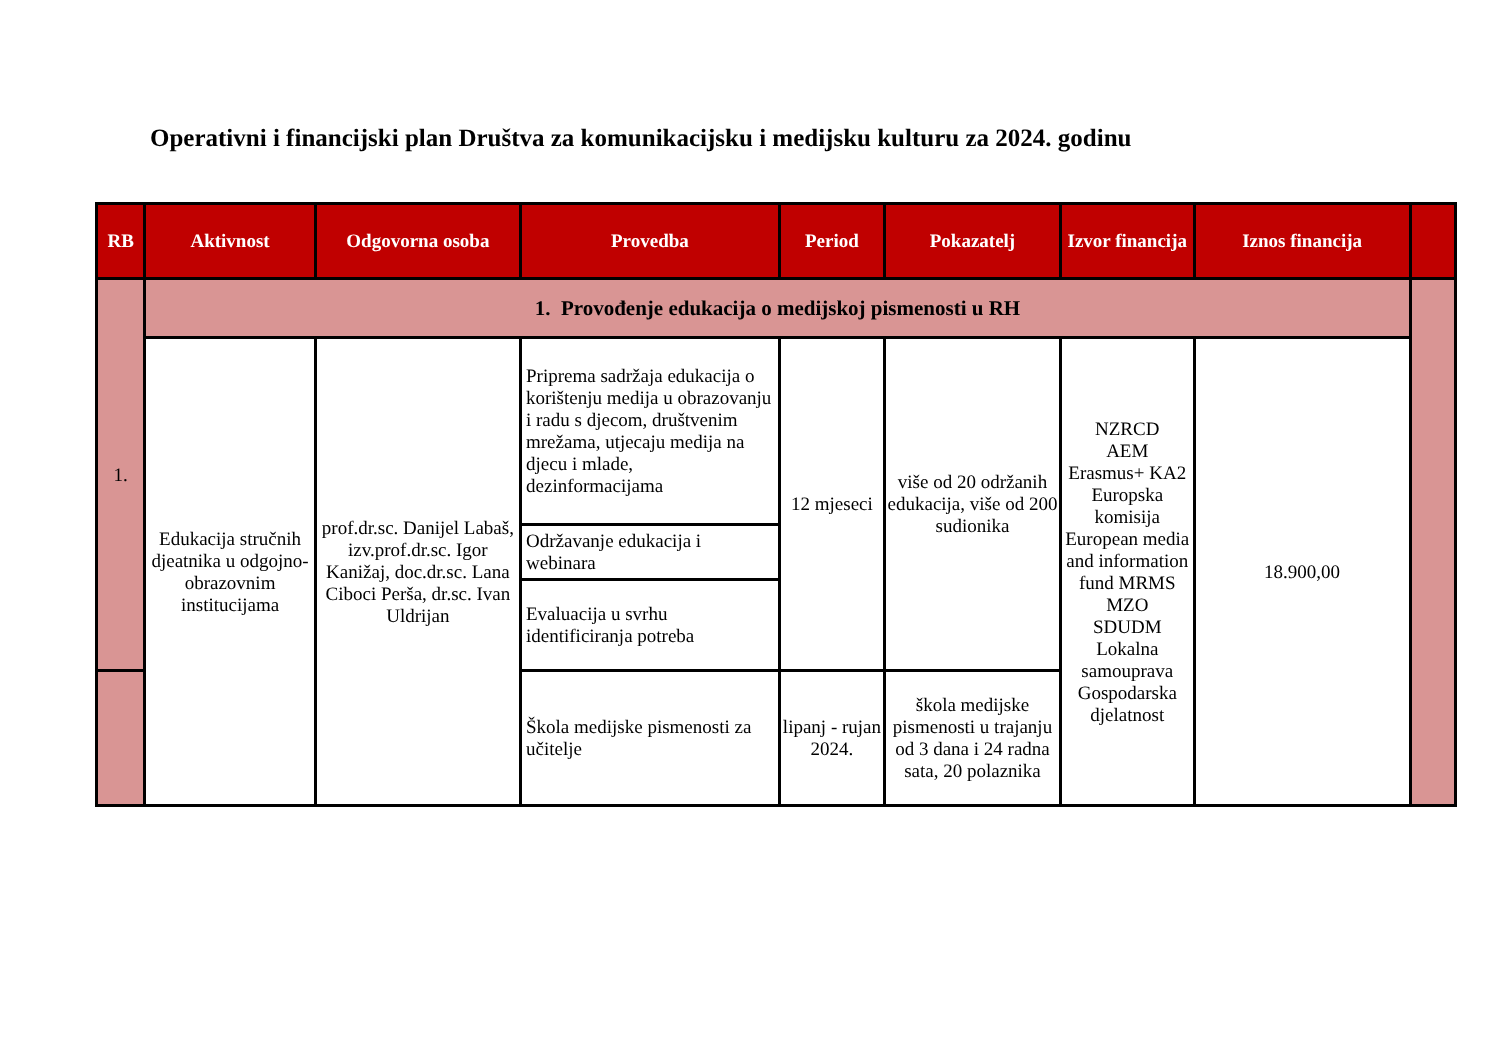Operativni i financijski plan Društva za komunikacijsku i medijsku kulturu za 2024. godinu
| RB | Aktivnost | Odgovorna osoba | Provedba | Period | Pokazatelj | Izvor financija | Iznos financija | |
| --- | --- | --- | --- | --- | --- | --- | --- | --- |
| 1. | 1. Provođenje edukacija o medijskoj pismenosti u RH | | | | | | | |
| | Edukacija stručnih djeatnika u odgojno-obrazovnim institucijama | prof.dr.sc. Danijel Labaš, izv.prof.dr.sc. Igor Kanižaj, doc.dr.sc. Lana Ciboci Perša, dr.sc. Ivan Uldrijan | Priprema sadržaja edukacija o korištenju medija u obrazovanju i radu s djecom, društvenim mrežama, utjecaju medija na djecu i mlade, dezinformacijama | 12 mjeseci | više od 20 održanih edukacija, više od 200 sudionika | NZRCD AEM Erasmus+ KA2 Europska komisija European media and information fund MRMS MZO SDUDM Lokalna samouprava Gospodarska djelatnost | 18.900,00 | |
| | | | Održavanje edukacija i webinara | | | | | |
| | | | Evaluacija u svrhu identificiranja potreba | | | | | |
| | | | Škola medijske pismenosti za učitelje | lipanj - rujan 2024. | škola medijske pismenosti u trajanju od 3 dana i 24 radna sata, 20 polaznika | | | |